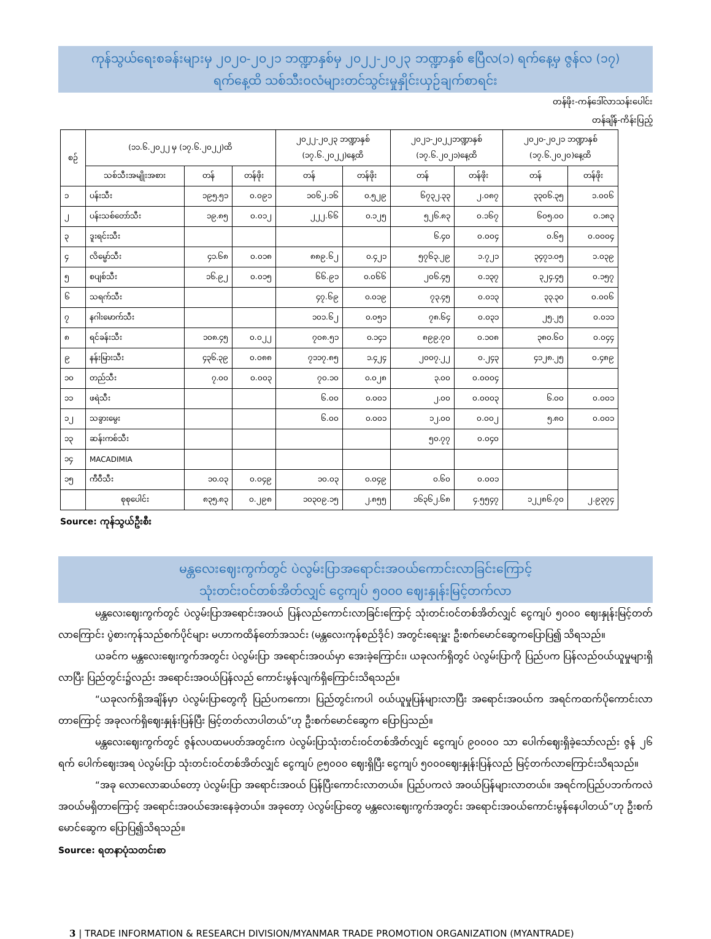ကုန်သွယ်ရေးစခန်းများမှ ၂၀၂၀-၂၀၂၁ ဘဏ္ဍာနှစ်မှ ၂၀၂၂-၂၀၂၃ ဘဏ္ဍာနှစ် ဧပြီလ(၁) ရက်နေ့မှ ဇွန်လ (၁၇)
ရက်နေ့ထိ သစ်သီးဝလံများတင်သွင်းမှုနှိုင်းယှဉ်ချက်စာရင်း
တန်ဖိုး-ကန်ဒေါ်လာသန်းပေါင်း
တန်ချိန်-ကိန်းပြည့်
| စဉ် | (၁၁.၆.၂၀၂၂ မှ (၁၇.၆.၂၀၂၂)ထိ | | | ၂၀၂၂-၂၀၂၃ ဘဏ္ဍာနှစ် (၁၇.၆.၂၀၂၂)နေ့ထိ | | ၂၀၂၁-၂၀၂၂ဘဏ္ဍာနှစ် (၁၇.၆.၂၀၂၁)နေ့ထိ | | ၂၀၂၀-၂၀၂၁ ဘဏ္ဍာနှစ် (၁၇.၆.၂၀၂၀)နေ့ထိ | |
| --- | --- | --- | --- | --- | --- | --- | --- | --- | --- |
| | သစ်သီးအမျိုးအစား | တန် | တန်ဖိုး | တန် | တန်ဖိုး | တန် | တန်ဖိုး | တန် | တန်ဖိုး |
| ၁ | ပန်းသီး | ၁၉၅.၅၁ | ၀.၀၉၁ | ၁၀၆၂.၁၆ | ၀.၅၂၉ | ၆၇၃၂.၃၃ | ၂.၀၈၇ | ၃၃၀၆.၃၅ | ၁.၀၀၆ |
| ၂ | ပန်းသစ်တော်သီး | ၁၉.၈၅ | ၀.၀၁၂ | ၂၂၂.၆၆ | ၀.၁၂၅ | ၅၂၆.၈၃ | ၀.၁၆၇ | ၆၀၅.၀၀ | ၀.၁၈၃ |
| ၃ | ဒူးရင်းသီး | | | | | ၆.၄၀ | ၀.၀၀၄ | ၀.၆၅ | ၀.၀၀၀၄ |
| ၄ | လိမ္မော်သီး | ၄၁.၆၈ | ၀.၀၁၈ | ၈၈၉.၆၂ | ၀.၄၂၁ | ၅၇၆၃.၂၉ | ၁.၇၂၁ | ၃၄၇၁.၀၅ | ၁.၀၃၉ |
| ၅ | စပျစ်သီး | ၁၆.၉၂ | ၀.၀၁၅ | ၆၆.၉၁ | ၀.၀၆၆ | ၂၀၆.၄၅ | ၀.၁၃၇ | ၃၂၄.၄၅ | ၀.၁၅၇ |
| ၆ | သရက်သီး | | | ၄၇.၆၉ | ၀.၀၁၉ | ၇၃.၄၅ | ၀.၀၁၃ | ၃၃.၃၀ | ၀.၀၀၆ |
| ၇ | နဂါးမောက်သီး | | | ၁၀၁.၆၂ | ၀.၀၅၁ | ၇၈.၆၄ | ၀.၀၃၁ | ၂၅.၂၅ | ၀.၀၁၁ |
| ၈ | ရင်ခန်းသီး | ၁၀၈.၄၅ | ၀.၀၂၂ | ၇၀၈.၅၁ | ၀.၁၄၁ | ၈၉၉.၇၀ | ၀.၁၀၈ | ၃၈၀.၆၀ | ၀.၀၄၄ |
| ၉ | နန်းမြားသီး | ၄၃၆.၃၉ | ၀.၀၈၈ | ၇၁၁၇.၈၅ | ၁.၄၂၄ | ၂၀၀၇.၂၂ | ၀.၂၄၃ | ၄၁၂၈.၂၅ | ၀.၄၈၉ |
| ၁၀ | တည်သီး | ၇.၀၀ | ၀.၀၀၃ | ၇၀.၁၀ | ၀.၀၂၈ | ၃.၀၀ | ၀.၀၀၀၄ | | |
| ၁၁ | ဖရဲသီး | | | ၆.၀၀ | ၀.၀၀၁ | ၂.၀၀ | ၀.၀၀၀၃ | ၆.၀၀ | ၀.၀၀၁ |
| ၁၂ | သခွားမွေး | | | ၆.၀၀ | ၀.၀၀၁ | ၁၂.၀၀ | ၀.၀၀၂ | ၅.၈၀ | ၀.၀၀၁ |
| ၁၃ | ဆန်းကစ်သီး | | | | | ၅၀.၇၇ | ၀.၀၄၀ | | |
| ၁၄ | MACADIMIA | | | | | | | | |
| ၁၅ | ကီဝီသီး | ၁၀.၀၃ | ၀.၀၄၉ | ၁၀.၀၃ | ၀.၀၄၉ | ၀.၆၀ | ၀.၀၀၁ | | |
| | စုစုပေါင်း | ၈၃၅.၈၃ | ၀.၂၉၈ | ၁၀၃၀၉.၁၅ | ၂.၈၅၅ | ၁၆၃၆၂.၆၈ | ၄.၅၅၄၇ | ၁၂၂၈၆.၇၀ | ၂.၉၃၇၄ |
Source: ကုန်သွယ်ဦးစီး
မန္တလေးဈေးကွက်တွင် ပဲလွမ်းပြာအရောင်းအဝယ်ကောင်းလာခြင်းကြောင့်
သုံးတင်းဝင်တစ်အိတ်လျှင် ငွေကျပ် ၅၀၀၀ ဈေးနှုန်းမြင့်တက်လာ
မန္တလေးဈေးကွက်တွင် ပဲလွမ်းပြာအရောင်းအဝယ် ပြန်လည်ကောင်းလာခြင်းကြောင့် သုံးတင်းဝင်တစ်အိတ်လျှင် ငွေကျပ် ၅၀၀၀ ဈေးနှုန်းမြင့်တတ်လာကြောင်း ပွဲစားကုန်သည်စက်ပိုင်များ မဟာကထိန်တော်အသင်း (မန္တလေးကုန်စည်ဒိုင်) အတွင်းရေးမှူး ဦးစက်မောင်ဆွေကပြောပြ၍ သိရသည်။
ယခင်က မန္တလေးဈေးကွက်အတွင်း ပဲလွမ်းပြာ အရောင်းအဝယ်မှာ အေးခဲ့ကြောင်း၊ ယခုလက်ရှိတွင် ပဲလွမ်းပြာကို ပြည်ပက ပြန်လည်ဝယ်ယူမှုများရှိလာပြီး ပြည်တွင်း၌လည်း အရောင်းအဝယ်ပြန်လည် ကောင်းမွန်လျက်ရှိကြောင်းသိရသည်။
“ယခုလက်ရှိအချိန်မှာ ပဲလွမ်းပြာတွေကို ပြည်ပကကော၊ ပြည်တွင်းကပါ ဝယ်ယူမှုပြန်များလာပြီး အရောင်းအဝယ်က အရင်ကထက်ပိုကောင်းလာတာကြောင့် အခုလက်ရှိဈေးနှုန်းပြန်ပြီး မြင့်တတ်လာပါတယ်”ဟု ဦးစက်မောင်ဆွေက ပြောပြသည်။
မန္တလေးဈေးကွက်တွင် ဇွန်လပထမပတ်အတွင်းက ပဲလွမ်းပြာသုံးတင်းဝင်တစ်အိတ်လျှင် ငွေကျပ် ၉၀၀၀၀ သာ ပေါက်ဈေးရှိခဲ့သော်လည်း ဇွန် ၂၆ ရက် ပေါက်ဈေးအရ ပဲလွမ်းပြာ သုံးတင်းဝင်တစ်အိတ်လျှင် ငွေကျပ် ၉၅၀၀၀ ဈေးရှိပြီး ငွေကျပ် ၅၀၀၀ဈေးနှုန်းပြန်လည် မြင့်တက်လာကြောင်းသိရသည်။
“အခု လောလောဆယ်တော့ ပဲလွမ်းပြာ အရောင်းအဝယ် ပြန်ပြီးကောင်းလာတယ်။ ပြည်ပကလဲ အဝယ်ပြန်များလာတယ်။ အရင်ကပြည်ပဘက်ကလဲ အဝယ်မရှိတာကြောင့် အရောင်းအဝယ်အေးနေခဲ့တယ်။ အခုတော့ ပဲလွမ်းပြာတွေ မန္တလေးဈေးကွက်အတွင်း အရောင်းအဝယ်ကောင်းမွန်နေပါတယ်”ဟု ဦးစက်မောင်ဆွေက ပြောပြ၍သိရသည်။
Source: ရတနာပုံသတင်းစာ
3 | TRADE INFORMATION & RESEARCH DIVISION/MYANMAR TRADE PROMOTION ORGANIZATION (MYANTRADE)